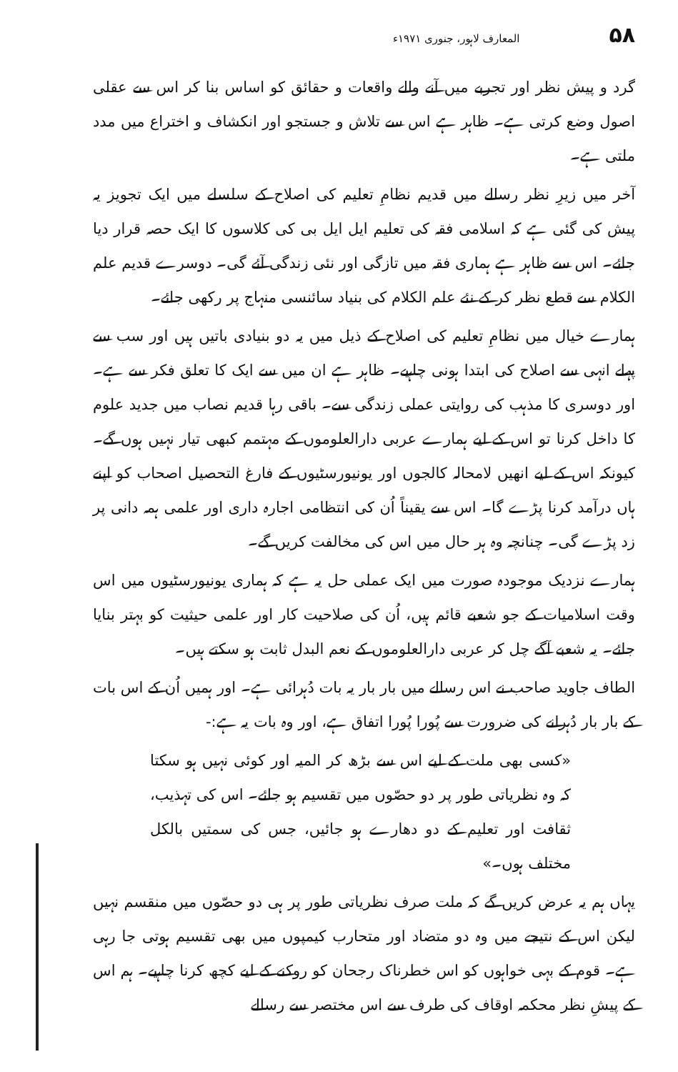۵۸ المعارف لاہور، جنوری ۱۹۷۱ء
گرد و پیش نظر اور تجربے میں آنے والے واقعات و حقائق کو اساس بنا کر اس سے عقلی اصول وضع کرتی ہے۔ ظاہر ہے اس سے تلاش و جستجو اور انکشاف و اختراع میں مدد ملتی ہے۔
آخر میں زیرِ نظر رسالے میں قدیم نظامِ تعلیم کی اصلاح کے سلسلے میں ایک تجویز یہ پیش کی گئی ہے کہ اسلامی فقہ کی تعلیم ایل ایل بی کی کلاسوں کا ایک حصہ قرار دیا جائے۔ اس سے ظاہر ہے ہماری فقہ میں تازگی اور نئی زندگی آئے گی۔ دوسرے قدیم علم الکلام سے قطع نظر کر کے نئے علم الکلام کی بنیاد سائنسی منہاج پر رکھی جائے۔
ہمارے خیال میں نظامِ تعلیم کی اصلاح کے ذیل میں یہ دو بنیادی باتیں ہیں اور سب سے پہلے انہی سے اصلاح کی ابتدا ہونی چاہیے۔ ظاہر ہے ان میں سے ایک کا تعلق فکر سے ہے۔ اور دوسری کا مذہب کی روایتی عملی زندگی سے۔ باقی رہا قدیم نصاب میں جدید علوم کا داخل کرنا تو اس کے لیے ہمارے عربی دارالعلوموں کے مہتمم کبھی تیار نہیں ہوں گے۔ کیونکہ اس کے لیے انھیں لامحالہ کالجوں اور یونیورسٹیوں کے فارغ التحصیل اصحاب کو اپنے ہاں درآمد کرنا پڑے گا۔ اس سے یقیناً اُن کی انتظامی اجارہ داری اور علمی ہمہ دانی پر زد پڑے گی۔ چنانچہ وہ ہر حال میں اس کی مخالفت کریں گے۔
ہمارے نزدیک موجودہ صورت میں ایک عملی حل یہ ہے کہ ہماری یونیورسٹیوں میں اس وقت اسلامیات کے جو شعبے قائم ہیں، اُن کی صلاحیت کار اور علمی حیثیت کو بہتر بنایا جائے۔ یہ شعبے آگے چل کر عربی دارالعلوموں کے نعم البدل ثابت ہو سکتے ہیں۔
الطاف جاوید صاحب نے اس رسالے میں بار بار یہ بات دُہرائی ہے۔ اور ہمیں اُن کے اس بات کے بار بار دُہرانے کی ضرورت سے پُورا پُورا اتفاق ہے، اور وہ بات یہ ہے:-
«کسی بھی ملت کے لیے اس سے بڑھ کر المیہ اور کوئی نہیں ہو سکتا کہ وہ نظریاتی طور پر دو حصّوں میں تقسیم ہو جائے۔ اس کی تہذیب، ثقافت اور تعلیم کے دو دھارے ہو جائیں، جس کی سمتیں بالکل مختلف ہوں۔»
یہاں ہم یہ عرض کریں گے کہ ملت صرف نظریاتی طور پر ہی دو حصّوں میں منقسم نہیں لیکن اس کے نتیجے میں وہ دو متضاد اور متحارب کیمپوں میں بھی تقسیم ہوتی جا رہی ہے۔ قوم کے بہی خواہوں کو اس خطرناک رجحان کو روکنے کے لیے کچھ کرنا چاہیے۔ ہم اس کے پیشِ نظر محکمہ اوقاف کی طرف سے اس مختصر سے رسالے